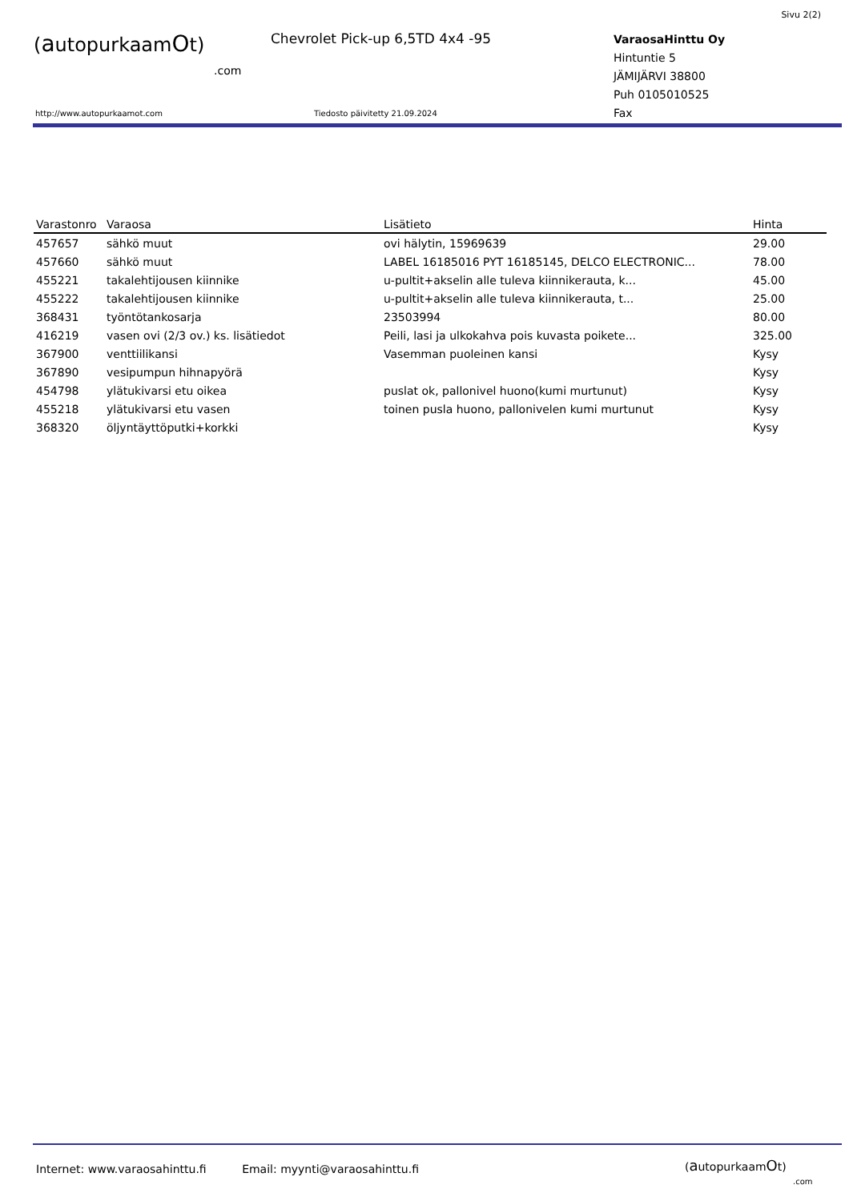Sivu 2(2)
(autopurkaamOt)
.com
Chevrolet Pick-up 6,5TD 4x4 -95
VaraosaHinttu Oy
Hintuntie 5
JÄMIJÄRVI 38800
Puh 0105010525
Fax
http://www.autopurkaamot.com Tiedosto päivitetty 21.09.2024
| Varastonro | Varaosa | Lisätieto | Hinta |
| --- | --- | --- | --- |
| 457657 | sähkö muut | ovi hälytin, 15969639 | 29.00 |
| 457660 | sähkö muut | LABEL 16185016 PYT 16185145, DELCO ELECTRONIC... | 78.00 |
| 455221 | takalehtijousen kiinnike | u-pultit+akselin alle tuleva kiinnikerauta, k... | 45.00 |
| 455222 | takalehtijousen kiinnike | u-pultit+akselin alle tuleva kiinnikerauta, t... | 25.00 |
| 368431 | työntötankosarja | 23503994 | 80.00 |
| 416219 | vasen ovi (2/3 ov.) ks. lisätiedot | Peili, lasi ja ulkokahva pois kuvasta poikete... | 325.00 |
| 367900 | venttiilikansi | Vasemman puoleinen kansi | Kysy |
| 367890 | vesipumpun hihnapyörä | | Kysy |
| 454798 | ylätukivarsi etu oikea | puslat ok, pallonivel huono(kumi murtunut) | Kysy |
| 455218 | ylätukivarsi etu vasen | toinen pusla huono, pallonivelen kumi murtunut | Kysy |
| 368320 | öljyntäyttöputki+korkki | | Kysy |
Internet: www.varaosahinttu.fi Email: myynti@varaosahinttu.fi
(autopurkaamOt)
.com